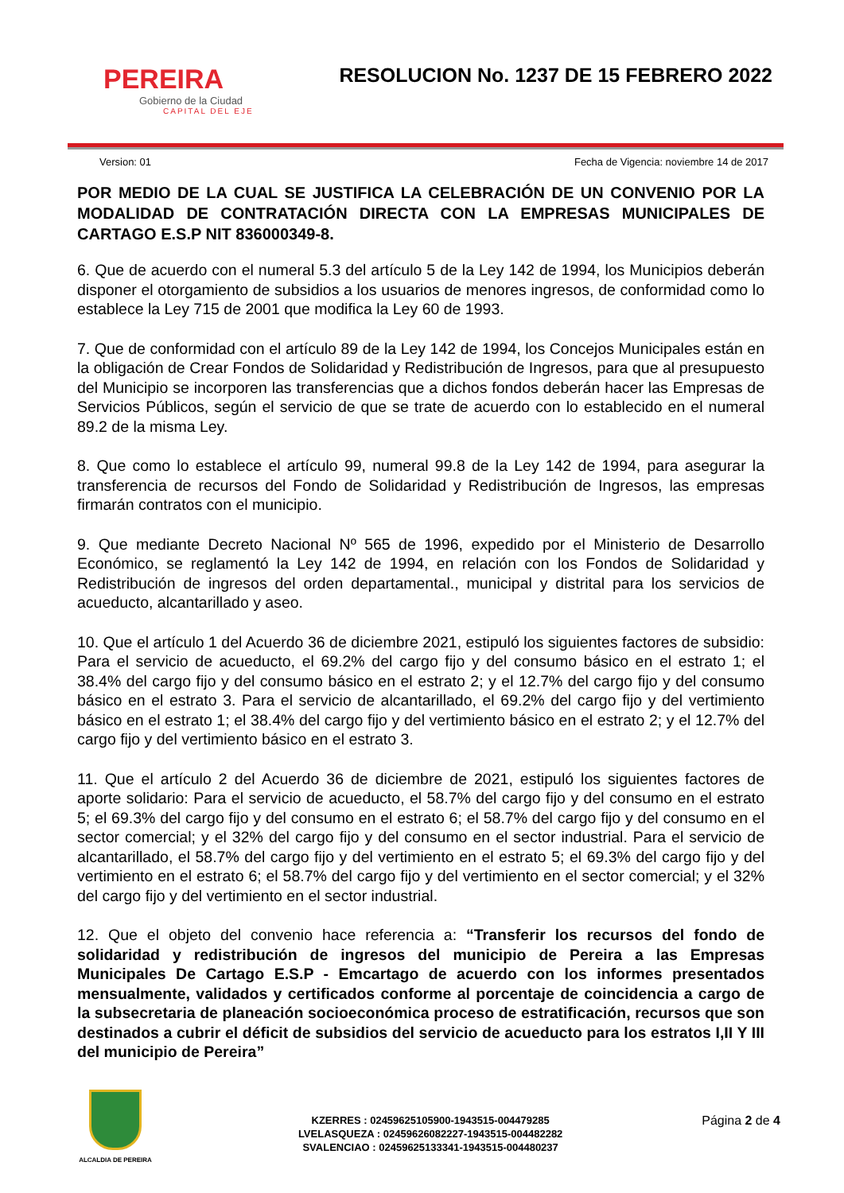PEREIRA
Gobierno de la Ciudad
CAPITAL DEL EJE
RESOLUCION No. 1237 DE 15 FEBRERO 2022
Version: 01 Fecha de Vigencia: noviembre 14 de 2017
POR MEDIO DE LA CUAL SE JUSTIFICA LA CELEBRACIÓN DE UN CONVENIO POR LA MODALIDAD DE CONTRATACIÓN DIRECTA CON LA EMPRESAS MUNICIPALES DE CARTAGO E.S.P NIT 836000349-8.
6. Que de acuerdo con el numeral 5.3 del artículo 5 de la Ley 142 de 1994, los Municipios deberán disponer el otorgamiento de subsidios a los usuarios de menores ingresos, de conformidad como lo establece la Ley 715 de 2001 que modifica la Ley 60 de 1993.
7. Que de conformidad con el artículo 89 de la Ley 142 de 1994, los Concejos Municipales están en la obligación de Crear Fondos de Solidaridad y Redistribución de Ingresos, para que al presupuesto del Municipio se incorporen las transferencias que a dichos fondos deberán hacer las Empresas de Servicios Públicos, según el servicio de que se trate de acuerdo con lo establecido en el numeral 89.2 de la misma Ley.
8. Que como lo establece el artículo 99, numeral 99.8 de la Ley 142 de 1994, para asegurar la transferencia de recursos del Fondo de Solidaridad y Redistribución de Ingresos, las empresas firmarán contratos con el municipio.
9. Que mediante Decreto Nacional Nº 565 de 1996, expedido por el Ministerio de Desarrollo Económico, se reglamentó la Ley 142 de 1994, en relación con los Fondos de Solidaridad y Redistribución de ingresos del orden departamental., municipal y distrital para los servicios de acueducto, alcantarillado y aseo.
10. Que el artículo 1 del Acuerdo 36 de diciembre 2021, estipuló los siguientes factores de subsidio: Para el servicio de acueducto, el 69.2% del cargo fijo y del consumo básico en el estrato 1; el 38.4% del cargo fijo y del consumo básico en el estrato 2; y el 12.7% del cargo fijo y del consumo básico en el estrato 3. Para el servicio de alcantarillado, el 69.2% del cargo fijo y del vertimiento básico en el estrato 1; el 38.4% del cargo fijo y del vertimiento básico en el estrato 2; y el 12.7% del cargo fijo y del vertimiento básico en el estrato 3.
11. Que el artículo 2 del Acuerdo 36 de diciembre de 2021, estipuló los siguientes factores de aporte solidario: Para el servicio de acueducto, el 58.7% del cargo fijo y del consumo en el estrato 5; el 69.3% del cargo fijo y del consumo en el estrato 6; el 58.7% del cargo fijo y del consumo en el sector comercial; y el 32% del cargo fijo y del consumo en el sector industrial. Para el servicio de alcantarillado, el 58.7% del cargo fijo y del vertimiento en el estrato 5; el 69.3% del cargo fijo y del vertimiento en el estrato 6; el 58.7% del cargo fijo y del vertimiento en el sector comercial; y el 32% del cargo fijo y del vertimiento en el sector industrial.
12. Que el objeto del convenio hace referencia a: “Transferir los recursos del fondo de solidaridad y redistribución de ingresos del municipio de Pereira a las Empresas Municipales De Cartago E.S.P - Emcartago de acuerdo con los informes presentados mensualmente, validados y certificados conforme al porcentaje de coincidencia a cargo de la subsecretaria de planeación socioeconómica proceso de estratificación, recursos que son destinados a cubrir el déficit de subsidios del servicio de acueducto para los estratos I,II Y III del municipio de Pereira”
ALCALDIA DE PEREIRA
KZERRES : 02459625105900-1943515-004479285
LVELASQUEZA : 02459626082227-1943515-004482282
SVALENCIAO : 02459625133341-1943515-004480237
Página 2 de 4